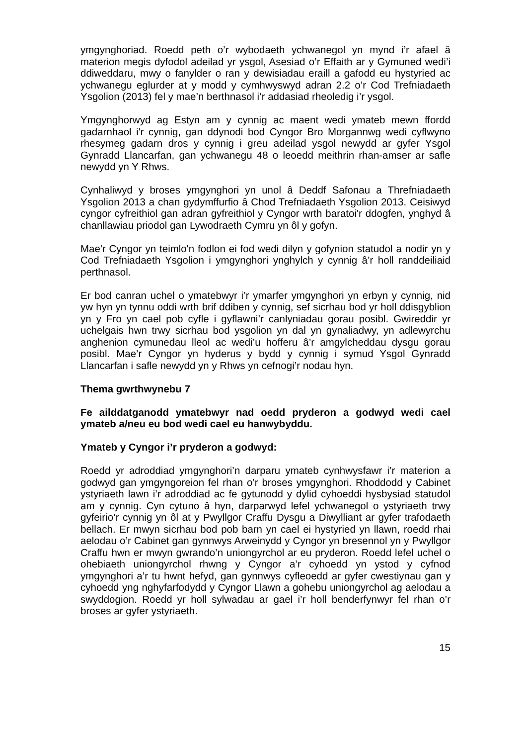ymgynghoriad. Roedd peth o’r wybodaeth ychwanegol yn mynd i’r afael â materion megis dyfodol adeilad yr ysgol, Asesiad o’r Effaith ar y Gymuned wedi’i ddiweddaru, mwy o fanylder o ran y dewisiadau eraill a gafodd eu hystyried ac ychwanegu eglurder at y modd y cymhwyswyd adran 2.2 o’r Cod Trefniadaeth Ysgolion (2013) fel y mae’n berthnasol i’r addasiad rheoledig i’r ysgol.
Ymgynghorwyd ag Estyn am y cynnig ac maent wedi ymateb mewn ffordd gadarnhaol i'r cynnig, gan ddynodi bod Cyngor Bro Morgannwg wedi cyflwyno rhesymeg gadarn dros y cynnig i greu adeilad ysgol newydd ar gyfer Ysgol Gynradd Llancarfan, gan ychwanegu 48 o leoedd meithrin rhan-amser ar safle newydd yn Y Rhws.
Cynhaliwyd y broses ymgynghori yn unol â Deddf Safonau a Threfniadaeth Ysgolion 2013 a chan gydymffurfio â Chod Trefniadaeth Ysgolion 2013. Ceisiwyd cyngor cyfreithiol gan adran gyfreithiol y Cyngor wrth baratoi'r ddogfen, ynghyd â chanllawiau priodol gan Lywodraeth Cymru yn ôl y gofyn.
Mae'r Cyngor yn teimlo'n fodlon ei fod wedi dilyn y gofynion statudol a nodir yn y Cod Trefniadaeth Ysgolion i ymgynghori ynghylch y cynnig â’r holl randdeiliaid perthnasol.
Er bod canran uchel o ymatebwyr i’r ymarfer ymgynghori yn erbyn y cynnig, nid yw hyn yn tynnu oddi wrth brif ddiben y cynnig, sef sicrhau bod yr holl ddisgyblion yn y Fro yn cael pob cyfle i gyflawni’r canlyniadau gorau posibl. Gwireddir yr uchelgais hwn trwy sicrhau bod ysgolion yn dal yn gynaliadwy, yn adlewyrchu anghenion cymunedau lleol ac wedi’u hofferu â’r amgylcheddau dysgu gorau posibl. Mae’r Cyngor yn hyderus y bydd y cynnig i symud Ysgol Gynradd Llancarfan i safle newydd yn y Rhws yn cefnogi’r nodau hyn.
Thema gwrthwynebu 7
Fe ailddatganodd ymatebwyr nad oedd pryderon a godwyd wedi cael ymateb a/neu eu bod wedi cael eu hanwybyddu.
Ymateb y Cyngor i’r pryderon a godwyd:
Roedd yr adroddiad ymgynghori’n darparu ymateb cynhwysfawr i’r materion a godwyd gan ymgyngoreion fel rhan o’r broses ymgynghori. Rhoddodd y Cabinet ystyriaeth lawn i’r adroddiad ac fe gytunodd y dylid cyhoeddi hysbysiad statudol am y cynnig. Cyn cytuno â hyn, darparwyd lefel ychwanegol o ystyriaeth trwy gyfeirio’r cynnig yn ôl at y Pwyllgor Craffu Dysgu a Diwylliant ar gyfer trafodaeth bellach. Er mwyn sicrhau bod pob barn yn cael ei hystyried yn llawn, roedd rhai aelodau o’r Cabinet gan gynnwys Arweinydd y Cyngor yn bresennol yn y Pwyllgor Craffu hwn er mwyn gwrando’n uniongyrchol ar eu pryderon. Roedd lefel uchel o ohebiaeth uniongyrchol rhwng y Cyngor a’r cyhoedd yn ystod y cyfnod ymgynghori a’r tu hwnt hefyd, gan gynnwys cyfleoedd ar gyfer cwestiynau gan y cyhoedd yng nghyfarfodydd y Cyngor Llawn a gohebu uniongyrchol ag aelodau a swyddogion. Roedd yr holl sylwadau ar gael i’r holl benderfynwyr fel rhan o’r broses ar gyfer ystyriaeth.
15